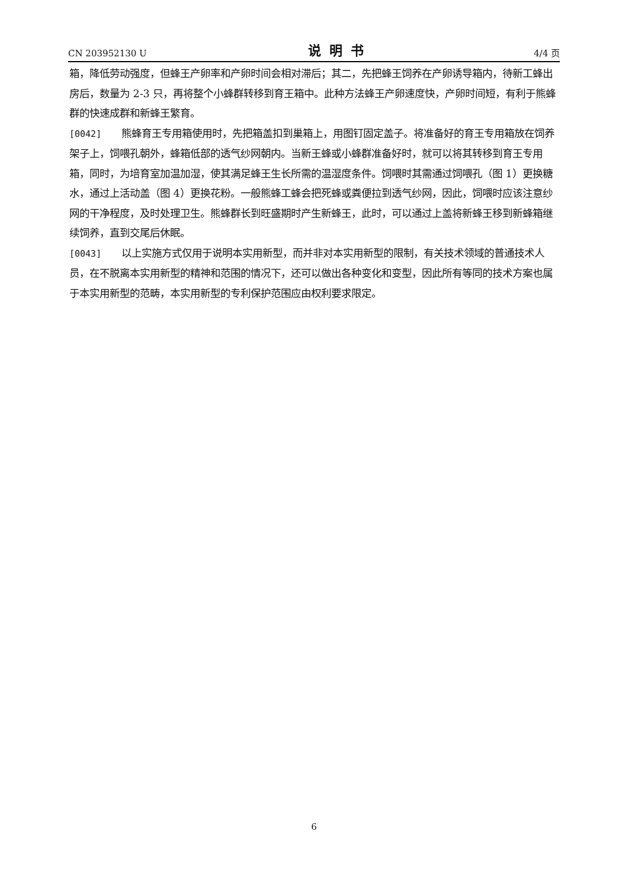CN 203952130 U 说明书 4/4 页
箱，降低劳动强度，但蜂王产卵率和产卵时间会相对滞后；其二，先把蜂王饲养在产卵诱导箱内，待新工蜂出房后，数量为 2-3 只，再将整个小蜂群转移到育王箱中。此种方法蜂王产卵速度快，产卵时间短，有利于熊蜂群的快速成群和新蜂王繁育。
[0042] 熊蜂育王专用箱使用时，先把箱盖扣到巢箱上，用图钉固定盖子。将准备好的育王专用箱放在饲养架子上，饲喂孔朝外，蜂箱低部的透气纱网朝内。当新王蜂或小蜂群准备好时，就可以将其转移到育王专用箱，同时，为培育室加温加湿，使其满足蜂王生长所需的温湿度条件。饲喂时其需通过饲喂孔（图 1）更换糖水，通过上活动盖（图 4）更换花粉。一般熊蜂工蜂会把死蜂或粪便拉到透气纱网，因此，饲喂时应该注意纱网的干净程度，及时处理卫生。熊蜂群长到旺盛期时产生新蜂王，此时，可以通过上盖将新蜂王移到新蜂箱继续饲养，直到交尾后休眠。
[0043] 以上实施方式仅用于说明本实用新型，而并非对本实用新型的限制，有关技术领域的普通技术人员，在不脱离本实用新型的精神和范围的情况下，还可以做出各种变化和变型，因此所有等同的技术方案也属于本实用新型的范畴，本实用新型的专利保护范围应由权利要求限定。
6